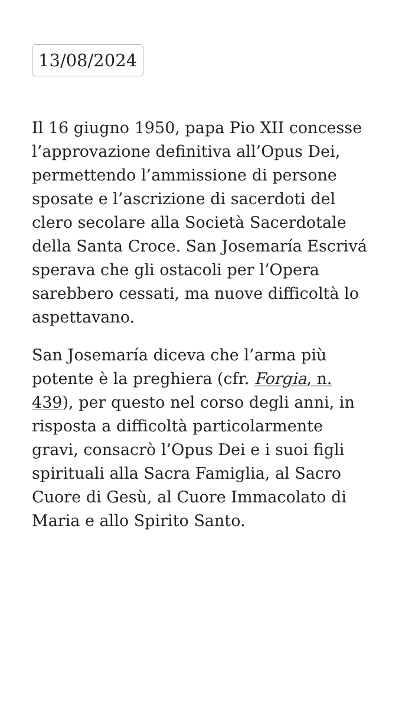13/08/2024
Il 16 giugno 1950, papa Pio XII concesse l’approvazione definitiva all’Opus Dei, permettendo l’ammissione di persone sposate e l’ascrizione di sacerdoti del clero secolare alla Società Sacerdotale della Santa Croce. San Josemaría Escrivá sperava che gli ostacoli per l’Opera sarebbero cessati, ma nuove difficoltà lo aspettavano.
San Josemaría diceva che l’arma più potente è la preghiera (cfr. Forgia, n. 439), per questo nel corso degli anni, in risposta a difficoltà particolarmente gravi, consacrò l’Opus Dei e i suoi figli spirituali alla Sacra Famiglia, al Sacro Cuore di Gesù, al Cuore Immacolato di Maria e allo Spirito Santo.